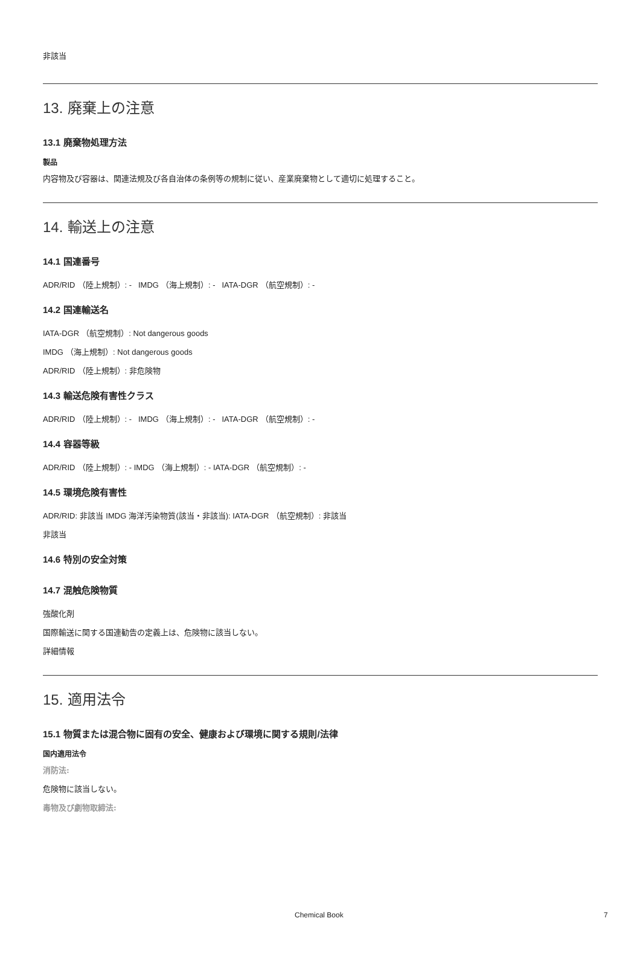非該当
13. 廃棄上の注意
13.1 廃棄物処理方法
製品
内容物及び容器は、関連法規及び各自治体の条例等の規制に従い、産業廃棄物として適切に処理すること。
14. 輸送上の注意
14.1 国連番号
ADR/RID （陸上規制）: - IMDG （海上規制）: - IATA-DGR （航空規制）: -
14.2 国連輸送名
IATA-DGR （航空規制）: Not dangerous goods
IMDG （海上規制）: Not dangerous goods
ADR/RID （陸上規制）: 非危険物
14.3 輸送危険有害性クラス
ADR/RID （陸上規制）: - IMDG （海上規制）: - IATA-DGR （航空規制）: -
14.4 容器等級
ADR/RID （陸上規制）: - IMDG （海上規制）: - IATA-DGR （航空規制）: -
14.5 環境危険有害性
ADR/RID: 非該当 IMDG 海洋汚染物質(該当・非該当): IATA-DGR （航空規制）: 非該当
非該当
14.6 特別の安全対策
14.7 混触危険物質
強酸化剤
国際輸送に関する国連勧告の定義上は、危険物に該当しない。
詳細情報
15. 適用法令
15.1 物質または混合物に固有の安全、健康および環境に関する規則/法律
国内適用法令
消防法:
危険物に該当しない。
毒物及び劇物取締法:
Chemical Book 7